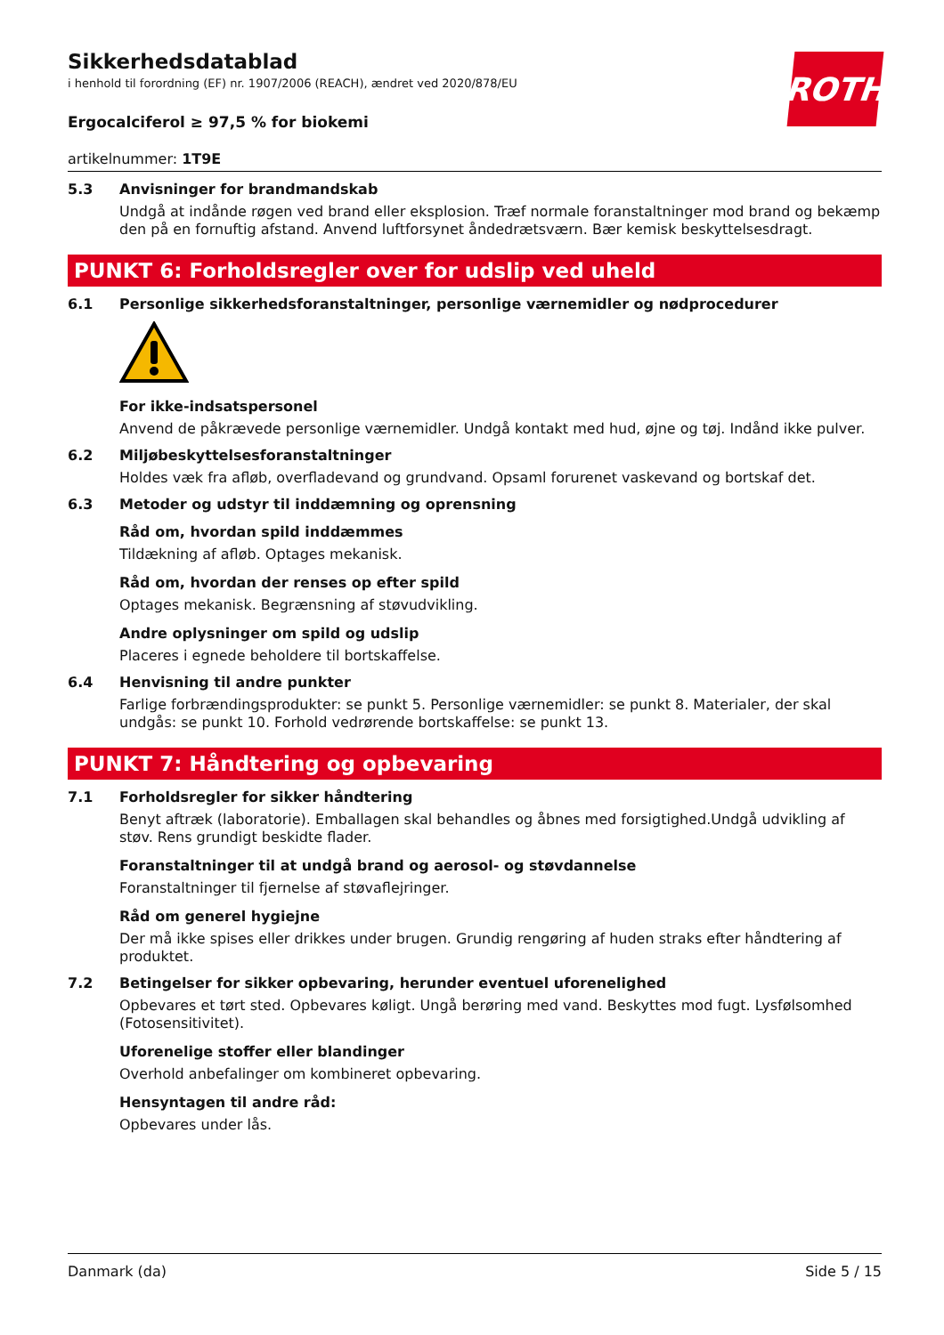ROTH
Sikkerhedsdatablad
i henhold til forordning (EF) nr. 1907/2006 (REACH), ændret ved 2020/878/EU
Ergocalciferol ≥ 97,5 % for biokemi
artikelnummer: 1T9E
5.3 Anvisninger for brandmandskab
Undgå at indånde røgen ved brand eller eksplosion. Træf normale foranstaltninger mod brand og bekæmp den på en fornuftig afstand. Anvend luftforsynet åndedrætsværn. Bær kemisk beskyttelsesdragt.
PUNKT 6: Forholdsregler over for udslip ved uheld
6.1 Personlige sikkerhedsforanstaltninger, personlige værnemidler og nødprocedurer
For ikke-indsatspersonel
Anvend de påkrævede personlige værnemidler. Undgå kontakt med hud, øjne og tøj. Indånd ikke pulver.
6.2 Miljøbeskyttelsesforanstaltninger
Holdes væk fra afløb, overfladevand og grundvand. Opsaml forurenet vaskevand og bortskaf det.
6.3 Metoder og udstyr til inddæmning og oprensning
Råd om, hvordan spild inddæmmes
Tildækning af afløb. Optages mekanisk.
Råd om, hvordan der renses op efter spild
Optages mekanisk. Begrænsning af støvudvikling.
Andre oplysninger om spild og udslip
Placeres i egnede beholdere til bortskaffelse.
6.4 Henvisning til andre punkter
Farlige forbrændingsprodukter: se punkt 5. Personlige værnemidler: se punkt 8. Materialer, der skal undgås: se punkt 10. Forhold vedrørende bortskaffelse: se punkt 13.
PUNKT 7: Håndtering og opbevaring
7.1 Forholdsregler for sikker håndtering
Benyt aftræk (laboratorie). Emballagen skal behandles og åbnes med forsigtighed.Undgå udvikling af støv. Rens grundigt beskidte flader.
Foranstaltninger til at undgå brand og aerosol- og støvdannelse
Foranstaltninger til fjernelse af støvaflejringer.
Råd om generel hygiejne
Der må ikke spises eller drikkes under brugen. Grundig rengøring af huden straks efter håndtering af produktet.
7.2 Betingelser for sikker opbevaring, herunder eventuel uforenelighed
Opbevares et tørt sted. Opbevares køligt. Ungå berøring med vand. Beskyttes mod fugt. Lysfølsomhed (Fotosensitivitet).
Uforenelige stoffer eller blandinger
Overhold anbefalinger om kombineret opbevaring.
Hensyntagen til andre råd:
Opbevares under lås.
Danmark (da) Side 5 / 15